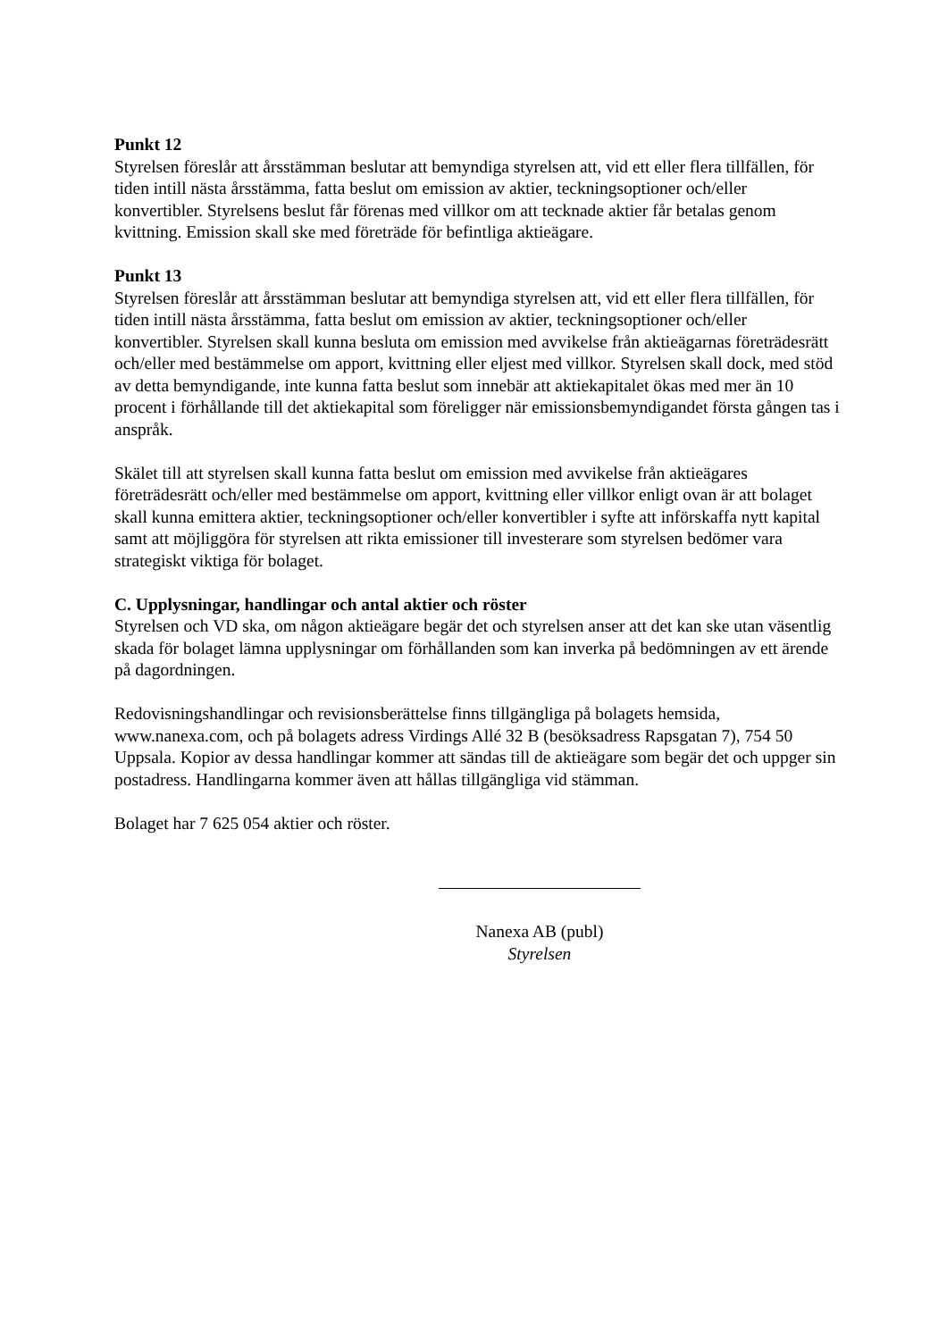Punkt 12
Styrelsen föreslår att årsstämman beslutar att bemyndiga styrelsen att, vid ett eller flera tillfällen, för tiden intill nästa årsstämma, fatta beslut om emission av aktier, teckningsoptioner och/eller konvertibler. Styrelsens beslut får förenas med villkor om att tecknade aktier får betalas genom kvittning. Emission skall ske med företräde för befintliga aktieägare.
Punkt 13
Styrelsen föreslår att årsstämman beslutar att bemyndiga styrelsen att, vid ett eller flera tillfällen, för tiden intill nästa årsstämma, fatta beslut om emission av aktier, teckningsoptioner och/eller konvertibler. Styrelsen skall kunna besluta om emission med avvikelse från aktieägarnas företrädesrätt och/eller med bestämmelse om apport, kvittning eller eljest med villkor. Styrelsen skall dock, med stöd av detta bemyndigande, inte kunna fatta beslut som innebär att aktiekapitalet ökas med mer än 10 procent i förhållande till det aktiekapital som föreligger när emissionsbemyndigandet första gången tas i anspråk.
Skälet till att styrelsen skall kunna fatta beslut om emission med avvikelse från aktieägares företrädesrätt och/eller med bestämmelse om apport, kvittning eller villkor enligt ovan är att bolaget skall kunna emittera aktier, teckningsoptioner och/eller konvertibler i syfte att införskaffa nytt kapital samt att möjliggöra för styrelsen att rikta emissioner till investerare som styrelsen bedömer vara strategiskt viktiga för bolaget.
C. Upplysningar, handlingar och antal aktier och röster
Styrelsen och VD ska, om någon aktieägare begär det och styrelsen anser att det kan ske utan väsentlig skada för bolaget lämna upplysningar om förhållanden som kan inverka på bedömningen av ett ärende på dagordningen.
Redovisningshandlingar och revisionsberättelse finns tillgängliga på bolagets hemsida, www.nanexa.com, och på bolagets adress Virdings Allé 32 B (besöksadress Rapsgatan 7), 754 50 Uppsala. Kopior av dessa handlingar kommer att sändas till de aktieägare som begär det och uppger sin postadress. Handlingarna kommer även att hållas tillgängliga vid stämman.
Bolaget har 7 625 054 aktier och röster.
Nanexa AB (publ)
Styrelsen